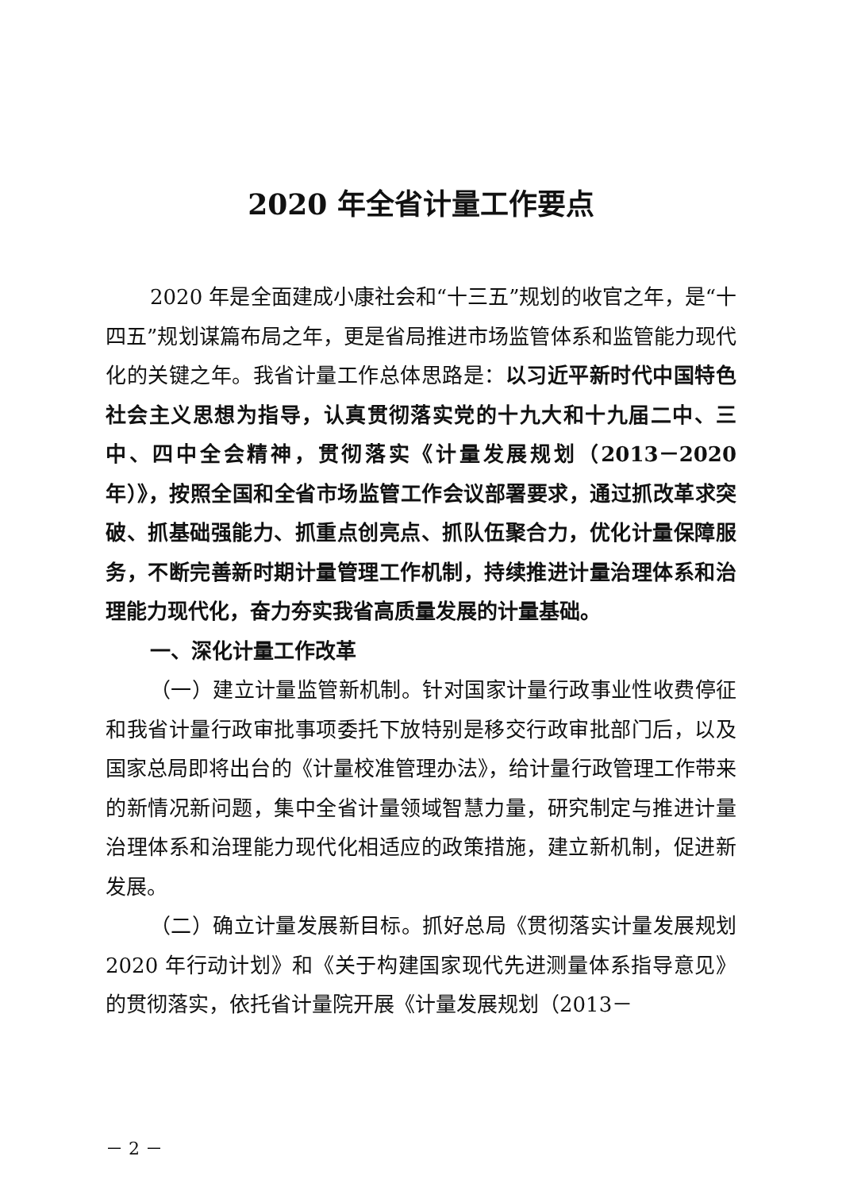2020 年全省计量工作要点
2020 年是全面建成小康社会和“十三五”规划的收官之年，是“十四五”规划谋篇布局之年，更是省局推进市场监管体系和监管能力现代化的关键之年。我省计量工作总体思路是：以习近平新时代中国特色社会主义思想为指导，认真贯彻落实党的十九大和十九届二中、三中、四中全会精神，贯彻落实《计量发展规划（2013－2020 年）》，按照全国和全省市场监管工作会议部署要求，通过抓改革求突破、抓基础强能力、抓重点创亮点、抓队伍聚合力，优化计量保障服务，不断完善新时期计量管理工作机制，持续推进计量治理体系和治理能力现代化，奋力夯实我省高质量发展的计量基础。
一、深化计量工作改革
（一）建立计量监管新机制。针对国家计量行政事业性收费停征和我省计量行政审批事项委托下放特别是移交行政审批部门后，以及国家总局即将出台的《计量校准管理办法》，给计量行政管理工作带来的新情况新问题，集中全省计量领域智慧力量，研究制定与推进计量治理体系和治理能力现代化相适应的政策措施，建立新机制，促进新发展。
（二）确立计量发展新目标。抓好总局《贯彻落实计量发展规划 2020 年行动计划》和《关于构建国家现代先进测量体系指导意见》的贯彻落实，依托省计量院开展《计量发展规划（2013－
－ 2 －